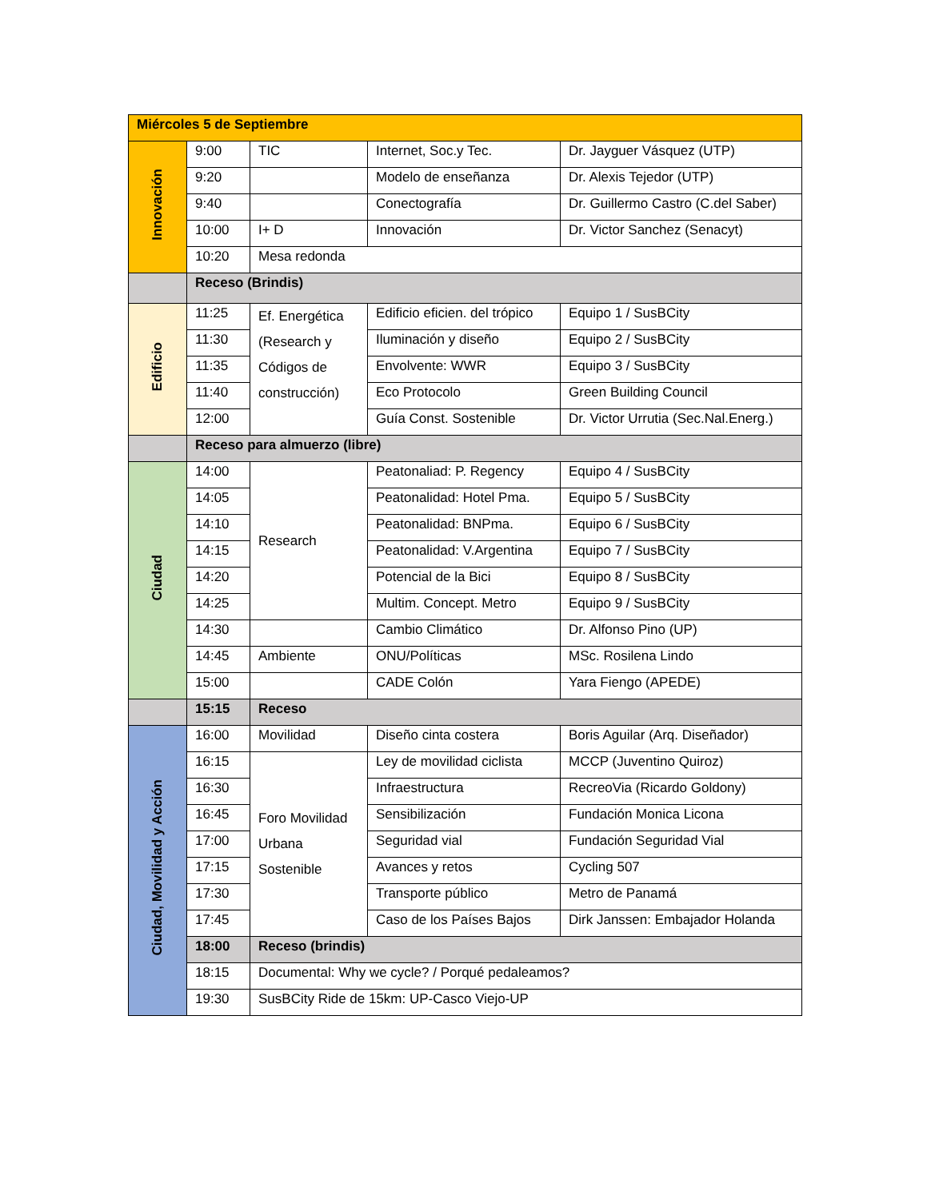| Miércoles 5 de Septiembre | | | | |
| Innovación | 9:00 | TIC | Internet, Soc.y Tec. | Dr. Jayguer Vásquez (UTP) |
| | 9:20 | | Modelo de enseñanza | Dr. Alexis Tejedor (UTP) |
| | 9:40 | | Conectografía | Dr. Guillermo Castro (C.del Saber) |
| | 10:00 | I+ D | Innovación | Dr. Victor Sanchez (Senacyt) |
| | 10:20 | Mesa redonda | | |
| | Receso (Brindis) | | | |
| Edificio | 11:25 | Ef. Energética (Research y Códigos de construcción) | Edificio eficien. del trópico | Equipo 1 / SusBCity |
| | 11:30 | | Iluminación y diseño | Equipo 2 / SusBCity |
| | 11:35 | | Envolvente: WWR | Equipo 3 / SusBCity |
| | 11:40 | | Eco Protocolo | Green Building Council |
| | 12:00 | | Guía Const. Sostenible | Dr. Victor Urrutia (Sec.Nal.Energ.) |
| | Receso para almuerzo (libre) | | | |
| Ciudad | 14:00 | Research | Peatonaliad: P. Regency | Equipo 4 / SusBCity |
| | 14:05 | | Peatonalidad: Hotel Pma. | Equipo 5 / SusBCity |
| | 14:10 | | Peatonalidad: BNPma. | Equipo 6 / SusBCity |
| | 14:15 | | Peatonalidad: V.Argentina | Equipo 7 / SusBCity |
| | 14:20 | | Potencial de la Bici | Equipo 8 / SusBCity |
| | 14:25 | | Multim. Concept. Metro | Equipo 9 / SusBCity |
| | 14:30 | | Cambio Climático | Dr. Alfonso Pino (UP) |
| | 14:45 | Ambiente | ONU/Políticas | MSc. Rosilena Lindo |
| | 15:00 | | CADE Colón | Yara Fiengo (APEDE) |
| | 15:15 | Receso | | |
| Ciudad, Movilidad y Acción | 16:00 | Movilidad | Diseño cinta costera | Boris Aguilar (Arq. Diseñador) |
| | 16:15 | Foro Movilidad Urbana Sostenible | Ley de movilidad ciclista | MCCP (Juventino Quiroz) |
| | 16:30 | | Infraestructura | RecreoVia (Ricardo Goldony) |
| | 16:45 | | Sensibilización | Fundación Monica Licona |
| | 17:00 | | Seguridad vial | Fundación Seguridad Vial |
| | 17:15 | | Avances y retos | Cycling 507 |
| | 17:30 | | Transporte público | Metro de Panamá |
| | 17:45 | | Caso de los Países Bajos | Dirk Janssen: Embajador Holanda |
| | 18:00 | Receso (brindis) | | |
| | 18:15 | Documental: Why we cycle? / Porqué pedaleamos? | | |
| | 19:30 | SusBCity Ride de 15km: UP-Casco Viejo-UP | | |